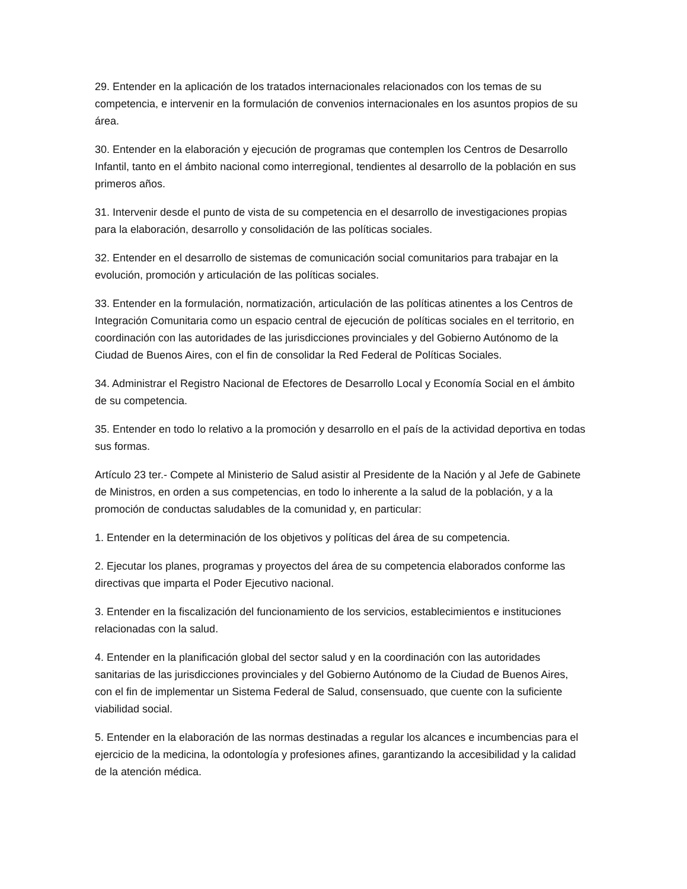29. Entender en la aplicación de los tratados internacionales relacionados con los temas de su competencia, e intervenir en la formulación de convenios internacionales en los asuntos propios de su área.
30. Entender en la elaboración y ejecución de programas que contemplen los Centros de Desarrollo Infantil, tanto en el ámbito nacional como interregional, tendientes al desarrollo de la población en sus primeros años.
31. Intervenir desde el punto de vista de su competencia en el desarrollo de investigaciones propias para la elaboración, desarrollo y consolidación de las políticas sociales.
32. Entender en el desarrollo de sistemas de comunicación social comunitarios para trabajar en la evolución, promoción y articulación de las políticas sociales.
33. Entender en la formulación, normatización, articulación de las políticas atinentes a los Centros de Integración Comunitaria como un espacio central de ejecución de políticas sociales en el territorio, en coordinación con las autoridades de las jurisdicciones provinciales y del Gobierno Autónomo de la Ciudad de Buenos Aires, con el fin de consolidar la Red Federal de Políticas Sociales.
34. Administrar el Registro Nacional de Efectores de Desarrollo Local y Economía Social en el ámbito de su competencia.
35. Entender en todo lo relativo a la promoción y desarrollo en el país de la actividad deportiva en todas sus formas.
Artículo 23 ter.- Compete al Ministerio de Salud asistir al Presidente de la Nación y al Jefe de Gabinete de Ministros, en orden a sus competencias, en todo lo inherente a la salud de la población, y a la promoción de conductas saludables de la comunidad y, en particular:
1. Entender en la determinación de los objetivos y políticas del área de su competencia.
2. Ejecutar los planes, programas y proyectos del área de su competencia elaborados conforme las directivas que imparta el Poder Ejecutivo nacional.
3. Entender en la fiscalización del funcionamiento de los servicios, establecimientos e instituciones relacionadas con la salud.
4. Entender en la planificación global del sector salud y en la coordinación con las autoridades sanitarias de las jurisdicciones provinciales y del Gobierno Autónomo de la Ciudad de Buenos Aires, con el fin de implementar un Sistema Federal de Salud, consensuado, que cuente con la suficiente viabilidad social.
5. Entender en la elaboración de las normas destinadas a regular los alcances e incumbencias para el ejercicio de la medicina, la odontología y profesiones afines, garantizando la accesibilidad y la calidad de la atención médica.